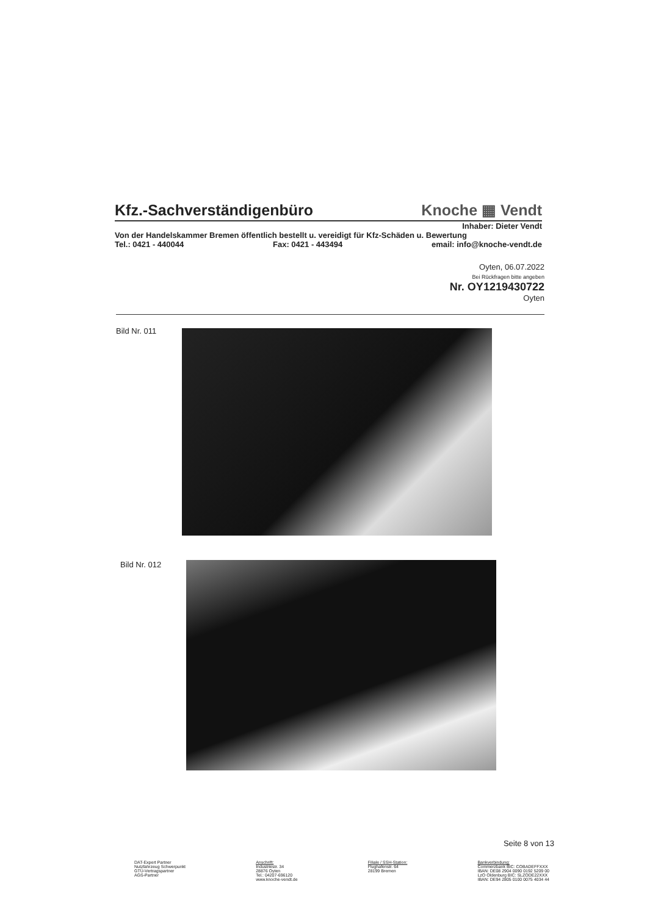Kfz.-Sachverständigenbüro Knoche ▦ Vendt
Inhaber: Dieter Vendt
Von der Handelskammer Bremen öffentlich bestellt u. vereidigt für Kfz-Schäden u. Bewertung
Tel.: 0421 - 440044 Fax: 0421 - 443494 email: info@knoche-vendt.de
Oyten, 06.07.2022
Bei Rückfragen bitte angeben
Nr. OY1219430722
Oyten
Bild Nr. 011
Bild Nr. 012
Seite 8 von 13
DAT-Expert Partner
Nutzfahrzeug Schwerpunkt
GTÜ-Vertragspartner
AGS-Partner
Anschrift:
Industriestr. 34
28876 Oyten
Tel.: 04207-696120
www.knoche-vendt.de
Filiale / SSH-Station:
Flughafenstr. 64
28199 Bremen
Bankverbindung:
Commerzbank BIC: COBADEFFXXX
IBAN: DE08 2904 0090 0192 5209 00
LzO Oldenburg BIC: SLZODE22XXX
IBAN: DE94 2805 0100 0075 4034 44